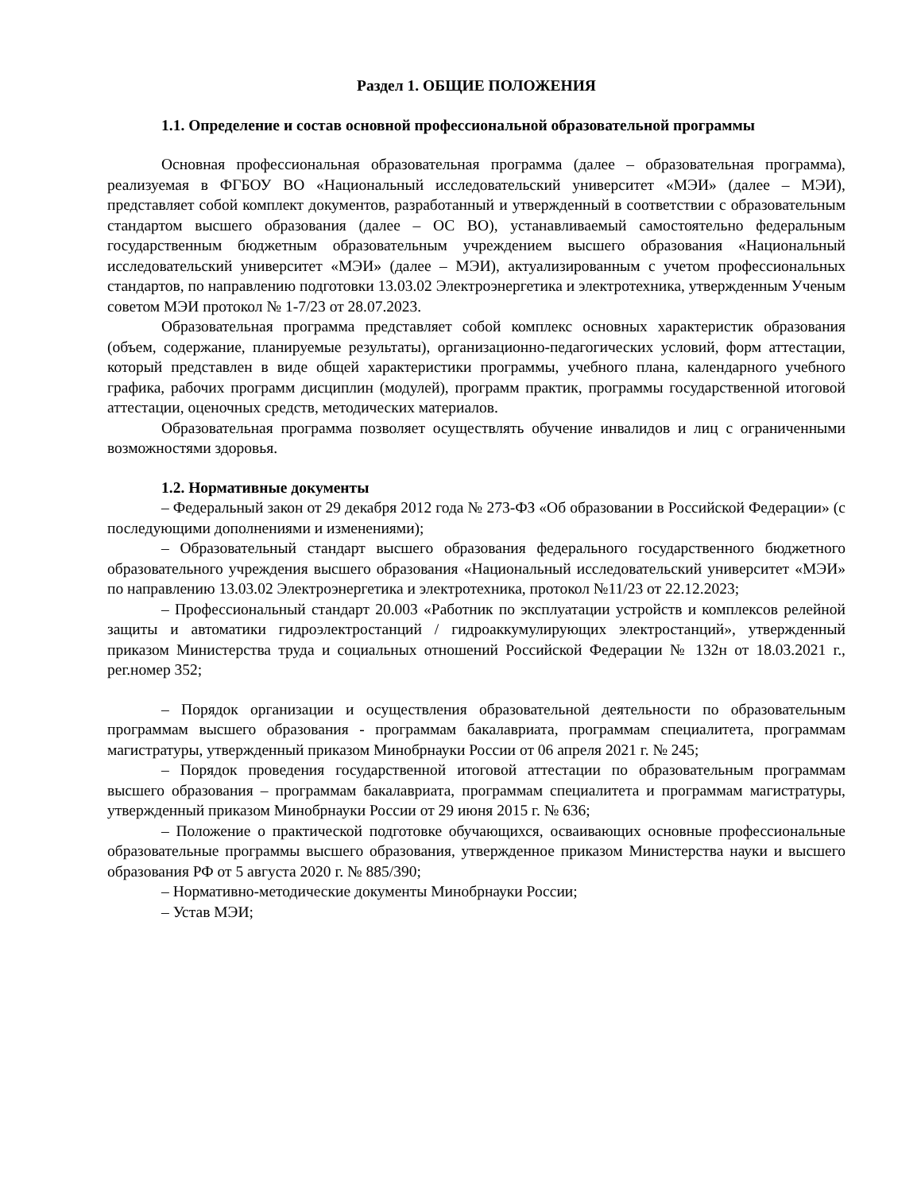Раздел 1. ОБЩИЕ ПОЛОЖЕНИЯ
1.1. Определение и состав основной профессиональной образовательной программы
Основная профессиональная образовательная программа (далее – образовательная программа), реализуемая в ФГБОУ ВО «Национальный исследовательский университет «МЭИ» (далее – МЭИ), представляет собой комплект документов, разработанный и утвержденный в соответствии с образовательным стандартом высшего образования (далее – ОС ВО), устанавливаемый самостоятельно федеральным государственным бюджетным образовательным учреждением высшего образования «Национальный исследовательский университет «МЭИ» (далее – МЭИ), актуализированным с учетом профессиональных стандартов, по направлению подготовки 13.03.02 Электроэнергетика и электротехника, утвержденным Ученым советом МЭИ протокол № 1-7/23 от 28.07.2023.
Образовательная программа представляет собой комплекс основных характеристик образования (объем, содержание, планируемые результаты), организационно-педагогических условий, форм аттестации, который представлен в виде общей характеристики программы, учебного плана, календарного учебного графика, рабочих программ дисциплин (модулей), программ практик, программы государственной итоговой аттестации, оценочных средств, методических материалов.
Образовательная программа позволяет осуществлять обучение инвалидов и лиц с ограниченными возможностями здоровья.
1.2. Нормативные документы
– Федеральный закон от 29 декабря 2012 года № 273-ФЗ «Об образовании в Российской Федерации» (с последующими дополнениями и изменениями);
– Образовательный стандарт высшего образования федерального государственного бюджетного образовательного учреждения высшего образования «Национальный исследовательский университет «МЭИ» по направлению 13.03.02 Электроэнергетика и электротехника, протокол №11/23 от 22.12.2023;
– Профессиональный стандарт 20.003 «Работник по эксплуатации устройств и комплексов релейной защиты и автоматики гидроэлектростанций / гидроаккумулирующих электростанций», утвержденный приказом Министерства труда и социальных отношений Российской Федерации № 132н от 18.03.2021 г., рег.номер 352;
– Порядок организации и осуществления образовательной деятельности по образовательным программам высшего образования - программам бакалавриата, программам специалитета, программам магистратуры, утвержденный приказом Минобрнауки России от 06 апреля 2021 г. № 245;
– Порядок проведения государственной итоговой аттестации по образовательным программам высшего образования – программам бакалавриата, программам специалитета и программам магистратуры, утвержденный приказом Минобрнауки России от 29 июня 2015 г. № 636;
– Положение о практической подготовке обучающихся, осваивающих основные профессиональные образовательные программы высшего образования, утвержденное приказом Министерства науки и высшего образования РФ от 5 августа 2020 г. № 885/390;
– Нормативно-методические документы Минобрнауки России;
– Устав МЭИ;